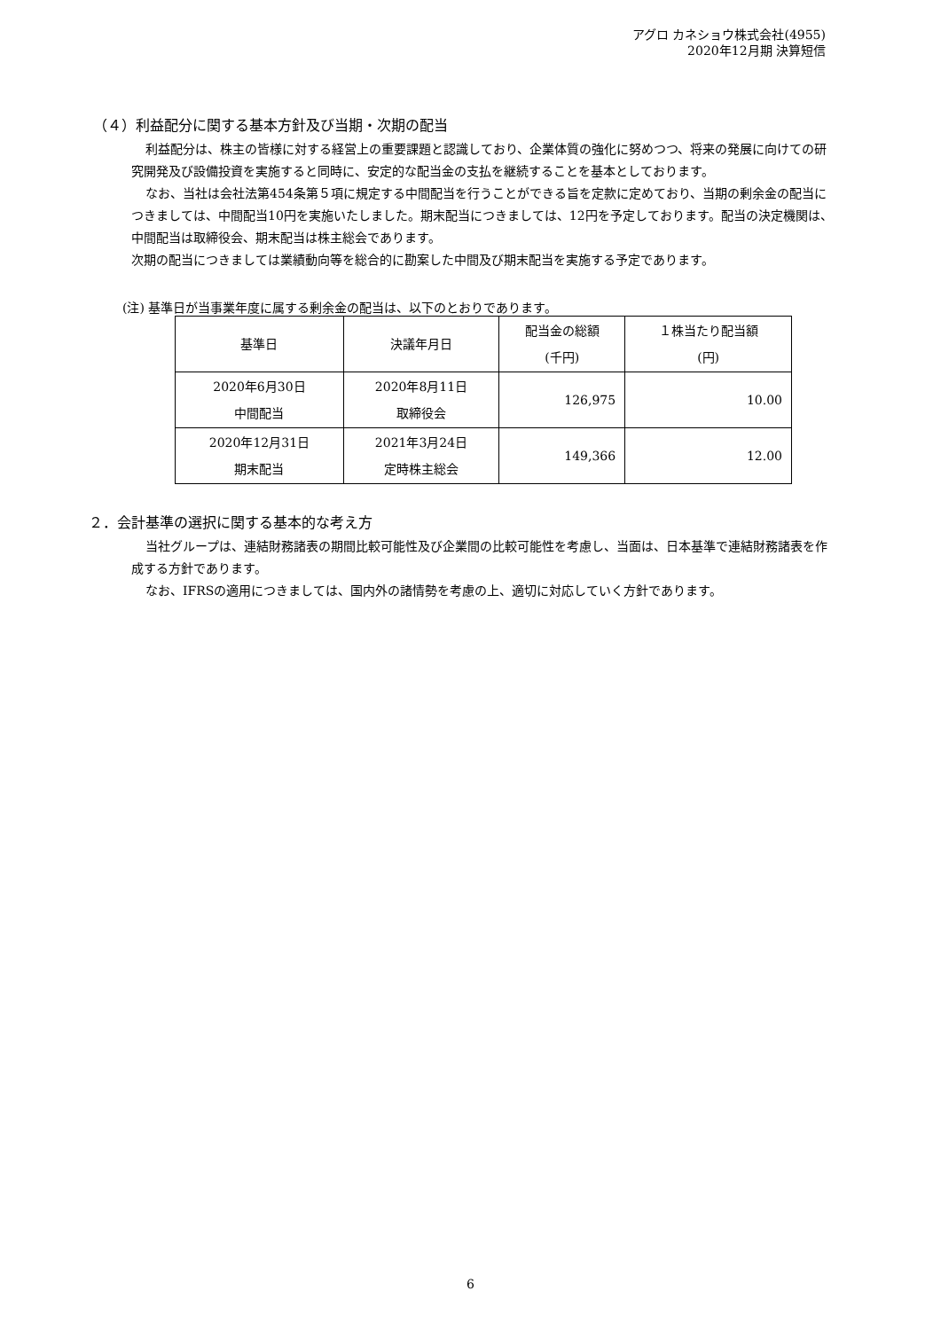アグロ カネショウ株式会社(4955)
2020年12月期 決算短信
（４）利益配分に関する基本方針及び当期・次期の配当
利益配分は、株主の皆様に対する経営上の重要課題と認識しており、企業体質の強化に努めつつ、将来の発展に向けての研究開発及び設備投資を実施すると同時に、安定的な配当金の支払を継続することを基本としております。
なお、当社は会社法第454条第５項に規定する中間配当を行うことができる旨を定款に定めており、当期の剰余金の配当につきましては、中間配当10円を実施いたしました。期末配当につきましては、12円を予定しております。配当の決定機関は、中間配当は取締役会、期末配当は株主総会であります。
次期の配当につきましては業績動向等を総合的に勘案した中間及び期末配当を実施する予定であります。
(注) 基準日が当事業年度に属する剰余金の配当は、以下のとおりであります。
| 基準日 | 決議年月日 | 配当金の総額 (千円) | １株当たり配当額 (円) |
| --- | --- | --- | --- |
| 2020年6月30日 中間配当 | 2020年8月11日 取締役会 | 126,975 | 10.00 |
| 2020年12月31日 期末配当 | 2021年3月24日 定時株主総会 | 149,366 | 12.00 |
２．会計基準の選択に関する基本的な考え方
当社グループは、連結財務諸表の期間比較可能性及び企業間の比較可能性を考慮し、当面は、日本基準で連結財務諸表を作成する方針であります。
なお、IFRSの適用につきましては、国内外の諸情勢を考慮の上、適切に対応していく方針であります。
6